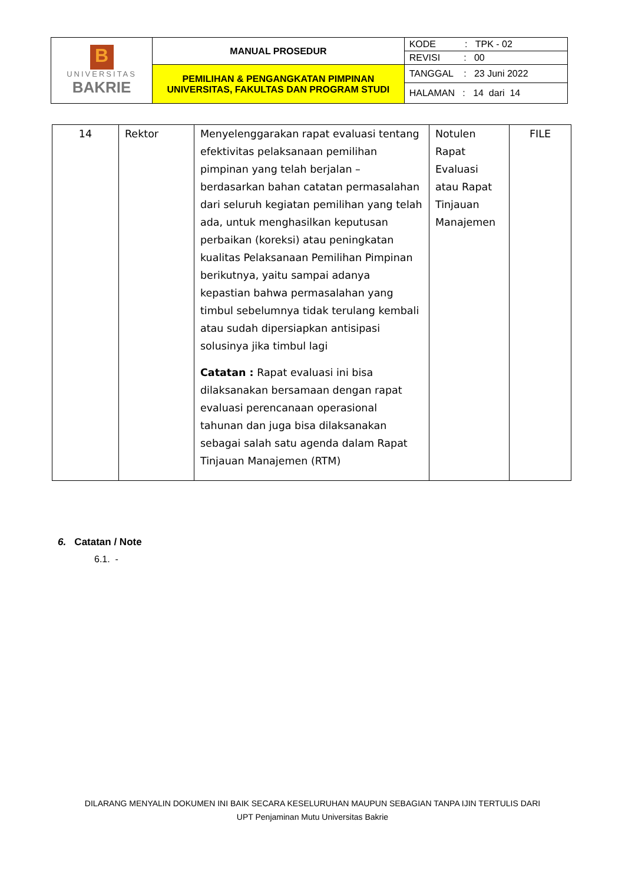| B UNIVERSITAS BAKRIE | MANUAL PROSEDUR | KODE : TPK - 02 |
| | | REVISI : 00 |
| | PEMILIHAN & PENGANGKATAN PIMPINAN UNIVERSITAS, FAKULTAS DAN PROGRAM STUDI | TANGGAL : 23 Juni 2022 |
| | | HALAMAN : 14 dari 14 |
| 14 | Rektor | Menyelenggarakan rapat evaluasi tentang efektivitas pelaksanaan pemilihan pimpinan yang telah berjalan – berdasarkan bahan catatan permasalahan dari seluruh kegiatan pemilihan yang telah ada, untuk menghasilkan keputusan perbaikan (koreksi) atau peningkatan kualitas Pelaksanaan Pemilihan Pimpinan berikutnya, yaitu sampai adanya kepastian bahwa permasalahan yang timbul sebelumnya tidak terulang kembali atau sudah dipersiapkan antisipasi solusinya jika timbul lagi Catatan : Rapat evaluasi ini bisa dilaksanakan bersamaan dengan rapat evaluasi perencanaan operasional tahunan dan juga bisa dilaksanakan sebagai salah satu agenda dalam Rapat Tinjauan Manajemen (RTM) | Notulen Rapat Evaluasi atau Rapat Tinjauan Manajemen | FILE |
6. Catatan / Note
6.1. -
DILARANG MENYALIN DOKUMEN INI BAIK SECARA KESELURUHAN MAUPUN SEBAGIAN TANPA IJIN TERTULIS DARI
UPT Penjaminan Mutu Universitas Bakrie